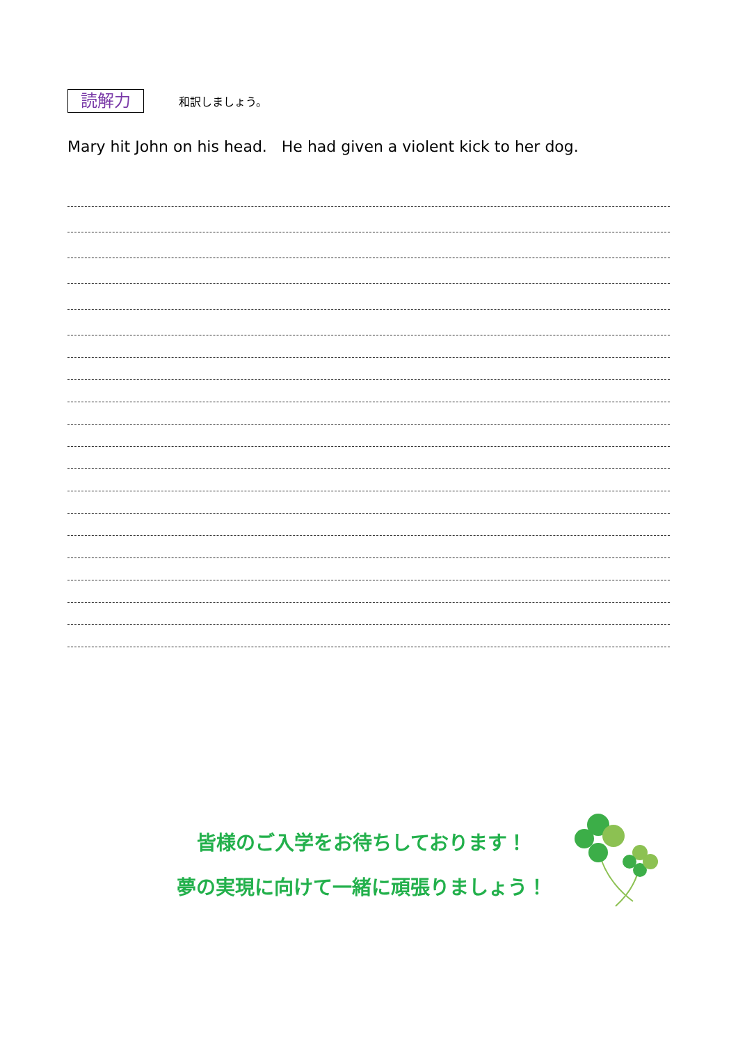読解力
和訳しましょう。
Mary hit John on his head. He had given a violent kick to her dog.
皆様のご入学をお待ちしております！
夢の実現に向けて一緒に頑張りましょう！